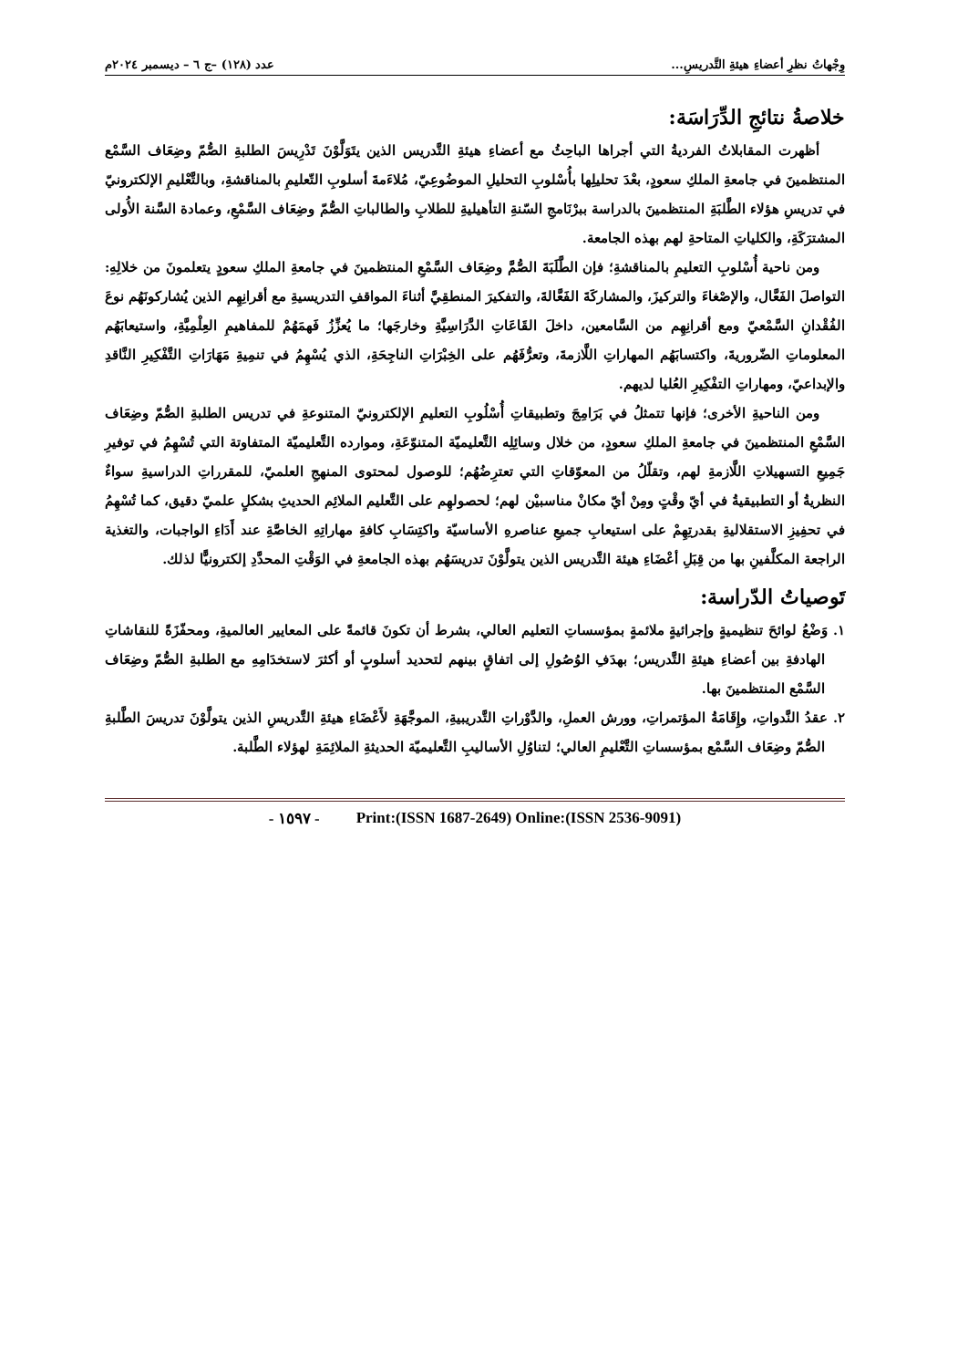وِجْهاتُ نظرِ أعضاءِ هيئةِ التَّدريسِ... عدد (١٢٨) –ج ٦ – ديسمبر ٢٠٢٤م
خلاصةُ نتائجِ الدِّرَاسَة:
أظهرت المقابلاتُ الفرديةُ التي أجراها الباحِثُ مع أعضاءِ هيئةِ التَّدريس الذين يتَوَلَّوْنَ تَدْرِيسَ الطلبةِ الصُّمّ وضِعَاف السَّمْع المنتظمينَ في جامعةِ الملكِ سعودٍ، بعْدَ تحليلِها بأُسْلوبِ التحليلِ الموضُوعِيّ، مُلاءَمةَ أسلوبِ التّعليمِ بالمناقشةِ، وبالتَّعْليمِ الإلكترونيّ في تدريسِ هؤلاء الطَّلبَةِ المنتظمينَ بالدراسة ببرْنَامجِ السّنةِ التأهيليةِ للطلابِ والطالباتِ الصُّمّ وضِعَاف السَّمْعِ، وعمادة السَّنة الأُولى المشترَكَةِ، والكلياتِ المتاحةِ لهم بهذه الجامعة.
ومن ناحية أُسْلوبِ التعليمِ بالمناقشةِ؛ فإن الطَّلَبَةَ الصُّمَّ وضِعَاف السَّمْعِ المنتظمينَ في جامعةِ الملكِ سعودٍ يتعلمونَ من خلالِهِ: التواصلَ الفَعَّال، والإصْغاءَ والتركيزَ، والمشاركَةَ الفَعَّالةَ، والتفكيرَ المنطقِيَّ أثناءَ المواقفِ التدريسيةِ مع أقرانِهِم الذين يُشاركونَهُم نوعَ الفُقْدانِ السَّمْعيّ ومع أقرانِهِم من السَّامعين، داخلَ القَاعَاتِ الدَّرَاسِيَّةِ وخارجَها؛ ما يُعزِّزُ فَهمَهُمْ للمفاهيمِ العِلْمِيَّةِ، واستيعابَهُم المعلوماتِ الضّروريةَ، واكتسابَهُم المهاراتِ اللَّازمةَ، وتعرُّفَهُم على الخِبْرَاتِ الناجِحَةِ، الذي يُسْهِمُ في تنمِيةِ مَهَارَاتِ التَّفْكِيرِ النَّاقدِ والإبداعيّ، ومهاراتِ التفْكِيرِ العُليا لديهم.
ومن الناحيةِ الأخرى؛ فإنها تتمثلُ في بَرَامِجَ وتطبيقاتِ أُسْلُوبِ التعليمِ الإلكترونيّ المتنوعةِ في تدريس الطلبةِ الصُّمّ وضِعَاف السَّمْعِ المنتظمينَ في جامعةِ الملكِ سعودٍ، من خلال وسائِلِه التَّعليميّة المتنوّعَةِ، وموارده التَّعليميّة المتفاوتة التي تُسْهِمُ في توفيرِ جَمِيعِ التسهيلاتِ اللَّازمةِ لهم، وتقلّلُ من المعوّقاتِ التي تعترِضُهُم؛ للوصول لمحتوى المنهجِ العلميّ، للمقرراتِ الدراسيةِ سواءٌ النظريةُ أو التطبيقيةُ في أيّ وقْتٍ ومِنْ أيّ مكانْ مناسبيْن لهم؛ لحصولهِم على التَّعليم الملائِم الحديثِ بشكلٍ علميّ دقيق، كما تُسْهِمُ في تحفِيزِ الاستقلاليةِ بقدرتِهِمْ على استيعابِ جميعِ عناصرهِ الأساسيّة واكتِسَابِ كافةِ مهاراتِهِ الخاصَّةِ عند أَدَاءِ الواجبات، والتغذية الراجعة المكلَّفينِ بها من قِبَلِ أعْضَاءِ هيئة التَّدريس الذين يتولَّوْنَ تدريسَهُم بهذه الجامعةِ في الوَقْتِ المحدَّدِ إلكترونيًّا لذلك.
تَوصياتُ الدّراسة:
١. وَضْعُ لوائحَ تنظيميةٍ وإجرائيةٍ ملائمةٍ بمؤسساتِ التعليم العالي، بشرط أن تكونَ قائمةً على المعايير العالميةِ، ومحفّزَةً للنقاشاتِ الهادفةِ بين أعضاءِ هيئةِ التَّدريس؛ بهدَفِ الوُصُولِ إلى اتفاقٍ بينهم لتحديد أسلوبٍ أو أكثرَ لاستخدَامِهِ مع الطلبةِ الصُّمّ وضِعَاف السَّمْع المنتظمينَ بها.
٢. عقدُ النَّدواتِ، وإِقَامَةُ المؤتمراتِ، وورش العملِ، والدَّوْراتِ التَّدريبيةِ، الموجَّهَةِ لأَعْضَاءِ هيئةِ التَّدريسِ الذين يتولَّوْنَ تدريسَ الطَّلبةِ الصُّمّ وضِعَاف السَّمْع بمؤسساتِ التَّعْليمِ العالي؛ لتناوُلِ الأساليبِ التَّعليميّة الحديثةِ الملائِمَةِ لهؤلاء الطَّلبة.
- ١٥٩٧ - Print:(ISSN 1687-2649) Online:(ISSN 2536-9091)